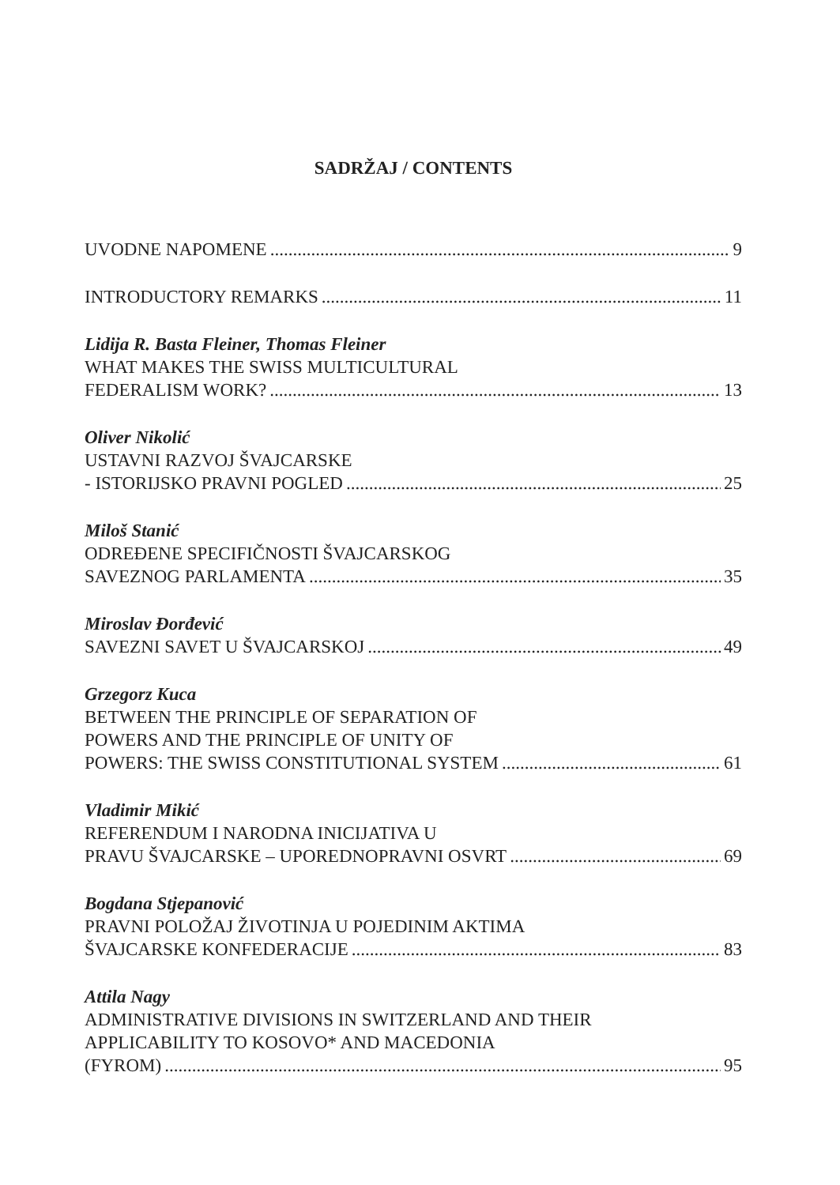SADRŽAJ / CONTENTS
UVODNE NAPOMENE 9
INTRODUCTORY REMARKS 11
Lidija R. Basta Fleiner, Thomas Fleiner
WHAT MAKES THE SWISS MULTICULTURAL
FEDERALISM WORK? 13
Oliver Nikolić
USTAVNI RAZVOJ ŠVAJCARSKE
- ISTORIJSKO PRAVNI POGLED 25
Miloš Stanić
ODREĐENE SPECIFIČNOSTI ŠVAJCARSKOG
SAVEZNOG PARLAMENTA 35
Miroslav Đorđević
SAVEZNI SAVET U ŠVAJCARSKOJ 49
Grzegorz Kuca
BETWEEN THE PRINCIPLE OF SEPARATION OF
POWERS AND THE PRINCIPLE OF UNITY OF
POWERS: THE SWISS CONSTITUTIONAL SYSTEM 61
Vladimir Mikić
REFERENDUM I NARODNA INICIJATIVA U
PRAVU ŠVAJCARSKE – UPOREDNOPRAVNI OSVRT 69
Bogdana Stjepanović
PRAVNI POLOŽAJ ŽIVOTINJA U POJEDINIM AKTIMA
ŠVAJCARSKE KONFEDERACIJE 83
Attila Nagy
ADMINISTRATIVE DIVISIONS IN SWITZERLAND AND THEIR
APPLICABILITY TO KOSOVO* AND MACEDONIA
(FYROM) 95